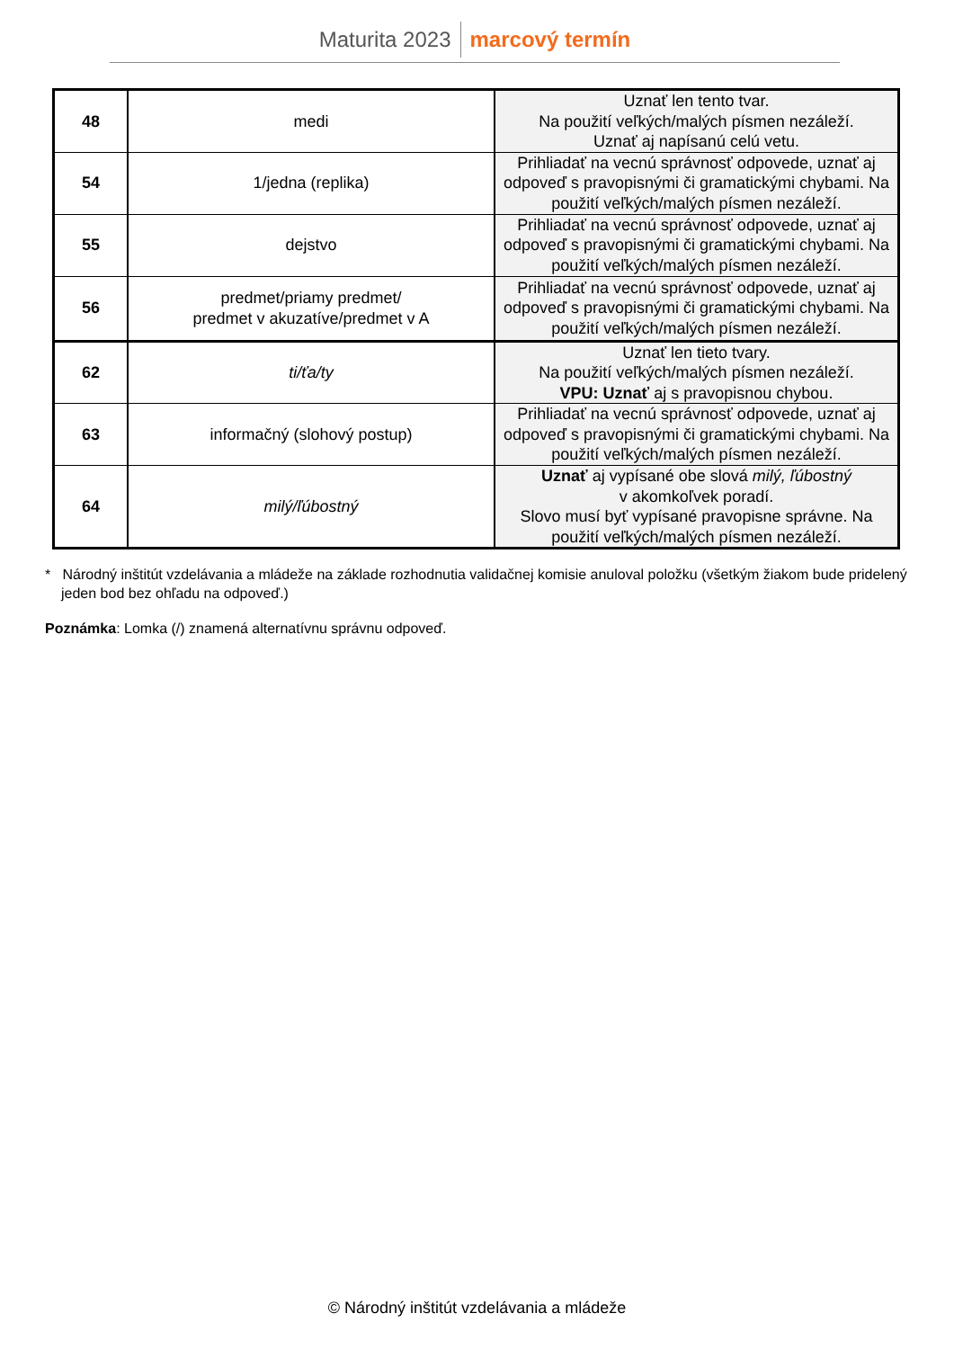Maturita 2023 marcový termín
| 48 | medi | Uznať len tento tvar. Na použití veľkých/malých písmen nezáleží. Uznať aj napísanú celú vetu. |
| 54 | 1/jedna (replika) | Prihliadať na vecnú správnosť odpovede, uznať aj odpoveď s pravopisnými či gramatickými chybami. Na použití veľkých/malých písmen nezáleží. |
| 55 | dejstvo | Prihliadať na vecnú správnosť odpovede, uznať aj odpoveď s pravopisnými či gramatickými chybami. Na použití veľkých/malých písmen nezáleží. |
| 56 | predmet/priamy predmet/ predmet v akuzatíve/predmet v A | Prihliadať na vecnú správnosť odpovede, uznať aj odpoveď s pravopisnými či gramatickými chybami. Na použití veľkých/malých písmen nezáleží. |
| 62 | ti/ťa/ty | Uznať len tieto tvary. Na použití veľkých/malých písmen nezáleží. VPU: Uznať aj s pravopisnou chybou. |
| 63 | informačný (slohový postup) | Prihliadať na vecnú správnosť odpovede, uznať aj odpoveď s pravopisnými či gramatickými chybami. Na použití veľkých/malých písmen nezáleží. |
| 64 | milý/ľúbostný | Uznať aj vypísané obe slová milý, ľúbostný v akomkoľvek poradí. Slovo musí byť vypísané pravopisne správne. Na použití veľkých/malých písmen nezáleží. |
* Národný inštitút vzdelávania a mládeže na základe rozhodnutia validačnej komisie anuloval položku (všetkým žiakom bude pridelený jeden bod bez ohľadu na odpoveď.)
Poznámka: Lomka (/) znamená alternatívnu správnu odpoveď.
© Národný inštitút vzdelávania a mládeže